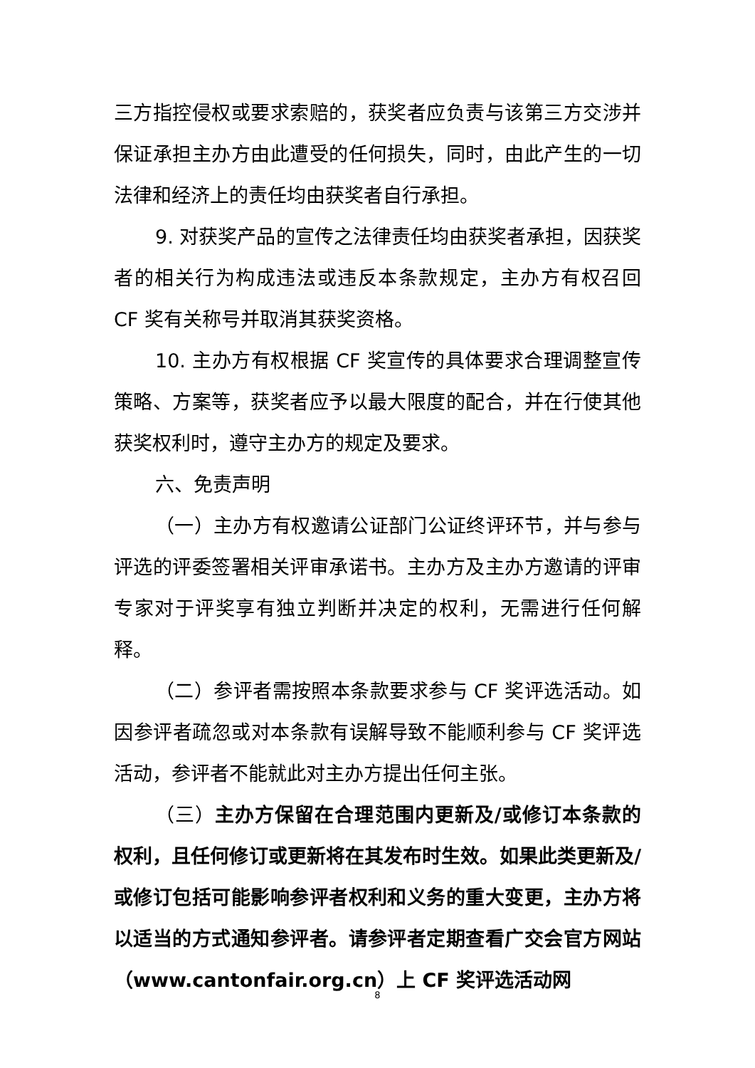三方指控侵权或要求索赔的，获奖者应负责与该第三方交涉并保证承担主办方由此遭受的任何损失，同时，由此产生的一切法律和经济上的责任均由获奖者自行承担。
9. 对获奖产品的宣传之法律责任均由获奖者承担，因获奖者的相关行为构成违法或违反本条款规定，主办方有权召回 CF 奖有关称号并取消其获奖资格。
10. 主办方有权根据 CF 奖宣传的具体要求合理调整宣传策略、方案等，获奖者应予以最大限度的配合，并在行使其他获奖权利时，遵守主办方的规定及要求。
六、免责声明
（一）主办方有权邀请公证部门公证终评环节，并与参与评选的评委签署相关评审承诺书。主办方及主办方邀请的评审专家对于评奖享有独立判断并决定的权利，无需进行任何解释。
（二）参评者需按照本条款要求参与 CF 奖评选活动。如因参评者疏忽或对本条款有误解导致不能顺利参与 CF 奖评选活动，参评者不能就此对主办方提出任何主张。
（三）主办方保留在合理范围内更新及/或修订本条款的权利，且任何修订或更新将在其发布时生效。如果此类更新及/或修订包括可能影响参评者权利和义务的重大变更，主办方将以适当的方式通知参评者。请参评者定期查看广交会官方网站（www.cantonfair.org.cn）上 CF 奖评选活动网
8